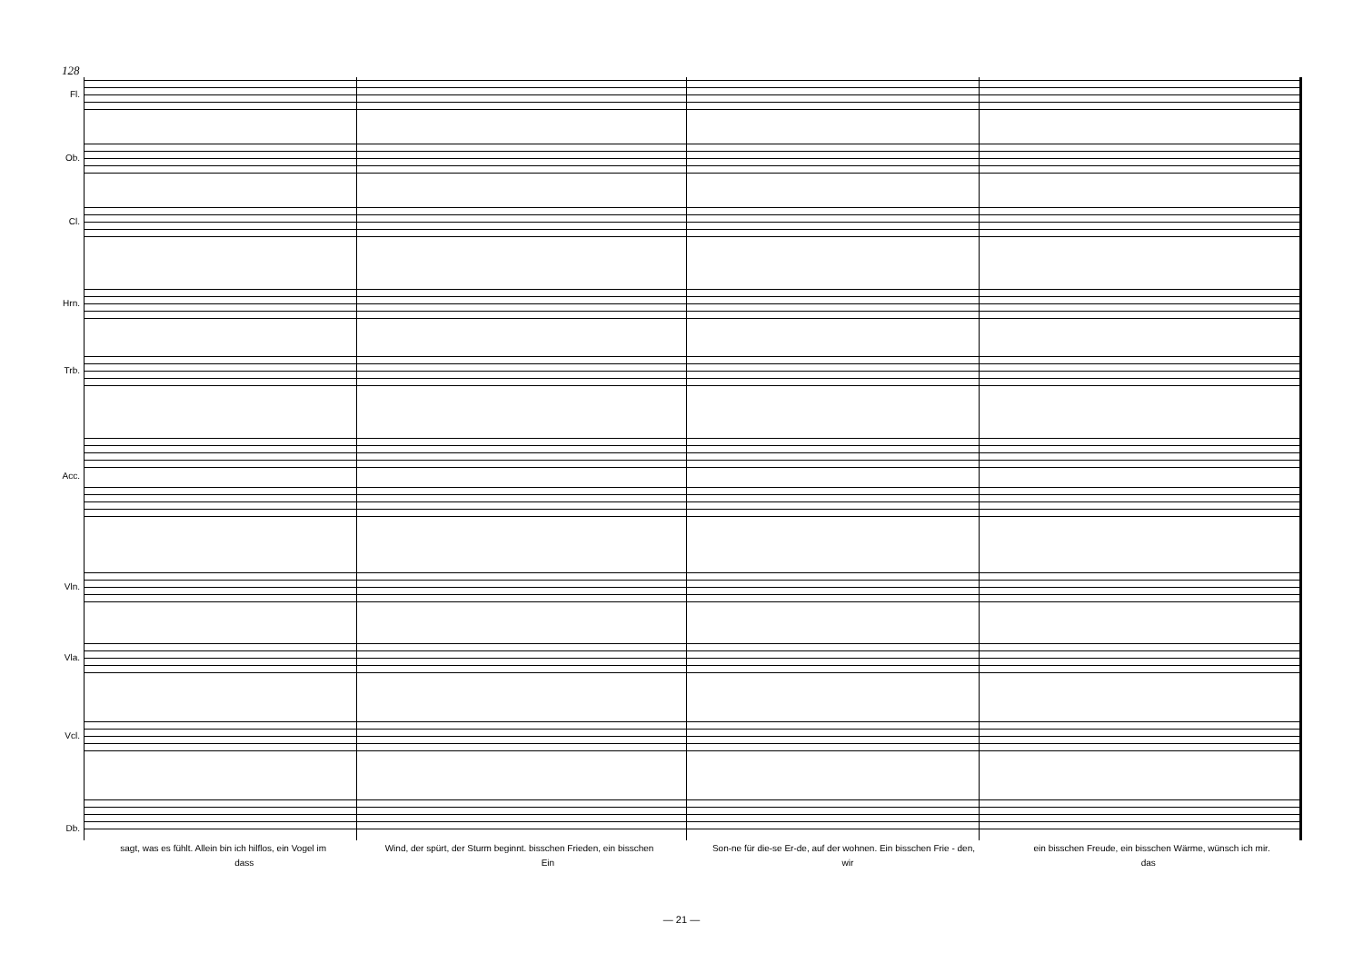128
Fl.
Ob.
Cl.
Hrn.
Trb.
Acc.
Vln.
Vla.
Vcl.
Db.
sagt, was es fühlt. Allein bin ich hilflos, ein Vogel im Wind, der spürt, der Sturm beginnt. bisschen Frieden, ein bisschen Son-ne für die-se Er-de, auf der wohnen. Ein bisschen Frie - den, ein bisschen Freude, ein bisschen Wärme, wünsch ich mir.
dass Ein wir das
— 21 —